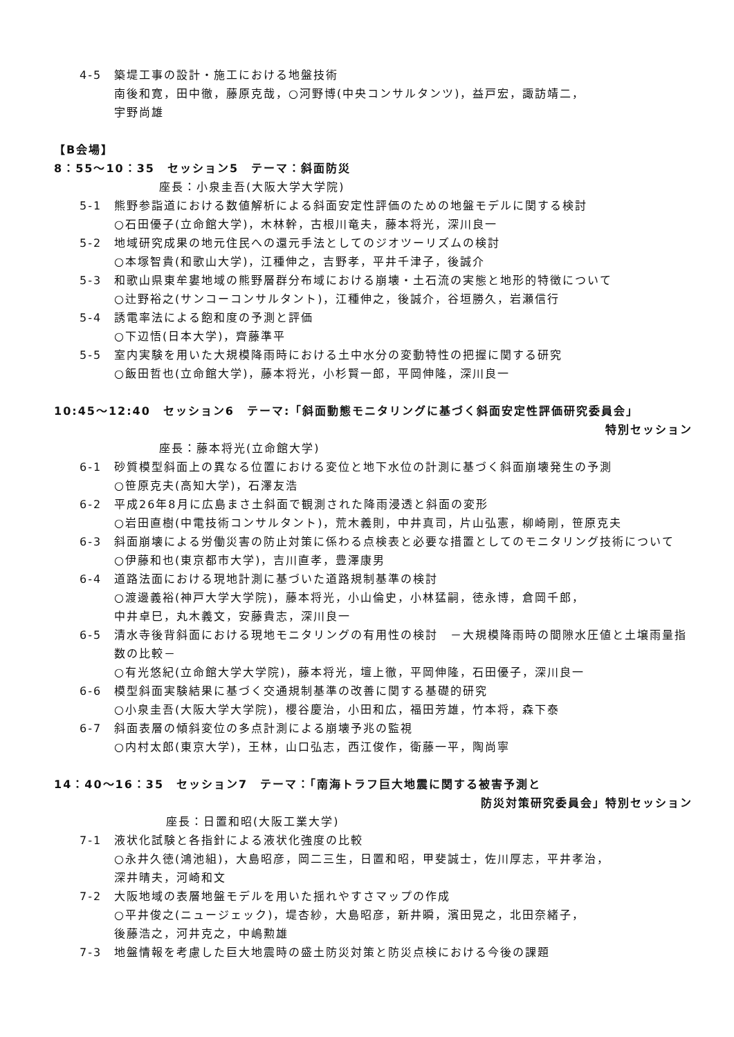4-5 築堤工事の設計・施工における地盤技術
南後和寛，田中徹，藤原克哉，○河野博(中央コンサルタンツ)，益戸宏，諏訪靖二，
宇野尚雄
【B会場】
8：55～10：35　セッション5　テーマ：斜面防災
座長：小泉圭吾(大阪大学大学院)
5-1 熊野参詣道における数値解析による斜面安定性評価のための地盤モデルに関する検討
○石田優子(立命館大学)，木林幹，古根川竜夫，藤本将光，深川良一
5-2 地域研究成果の地元住民への還元手法としてのジオツーリズムの検討
○本塚智貴(和歌山大学)，江種伸之，吉野孝，平井千津子，後誠介
5-3 和歌山県東牟婁地域の熊野層群分布域における崩壊・土石流の実態と地形的特徴について
○辻野裕之(サンコーコンサルタント)，江種伸之，後誠介，谷垣勝久，岩瀬信行
5-4 誘電率法による飽和度の予測と評価
○下辺悟(日本大学)，齊藤準平
5-5 室内実験を用いた大規模降雨時における土中水分の変動特性の把握に関する研究
○飯田哲也(立命館大学)，藤本将光，小杉賢一郎，平岡伸隆，深川良一
10:45～12:40　セッション6　テーマ:「斜面動態モニタリングに基づく斜面安定性評価研究委員会」
特別セッション
座長：藤本将光(立命館大学)
6-1 砂質模型斜面上の異なる位置における変位と地下水位の計測に基づく斜面崩壊発生の予測
○笹原克夫(高知大学)，石澤友浩
6-2 平成26年8月に広島まさ土斜面で観測された降雨浸透と斜面の変形
○岩田直樹(中電技術コンサルタント)，荒木義則，中井真司，片山弘憲，柳崎剛，笹原克夫
6-3 斜面崩壊による労働災害の防止対策に係わる点検表と必要な措置としてのモニタリング技術について
○伊藤和也(東京都市大学)，吉川直孝，豊澤康男
6-4 道路法面における現地計測に基づいた道路規制基準の検討
○渡邊義裕(神戸大学大学院)，藤本将光，小山倫史，小林猛嗣，徳永博，倉岡千郎，
中井卓巳，丸木義文，安藤貴志，深川良一
6-5 清水寺後背斜面における現地モニタリングの有用性の検討　－大規模降雨時の間隙水圧値と土壌雨量指数の比較－
○有光悠紀(立命館大学大学院)，藤本将光，壇上徹，平岡伸隆，石田優子，深川良一
6-6 模型斜面実験結果に基づく交通規制基準の改善に関する基礎的研究
○小泉圭吾(大阪大学大学院)，櫻谷慶治，小田和広，福田芳雄，竹本将，森下泰
6-7 斜面表層の傾斜変位の多点計測による崩壊予兆の監視
○内村太郎(東京大学)，王林，山口弘志，西江俊作，衛藤一平，陶尚寧
14：40～16：35　セッション7　テーマ：「南海トラフ巨大地震に関する被害予測と
防災対策研究委員会」特別セッション
座長：日置和昭(大阪工業大学)
7-1 液状化試験と各指針による液状化強度の比較
○永井久徳(鴻池組)，大島昭彦，岡二三生，日置和昭，甲斐誠士，佐川厚志，平井孝治，
深井晴夫，河崎和文
7-2 大阪地域の表層地盤モデルを用いた揺れやすさマップの作成
○平井俊之(ニュージェック)，堤杏紗，大島昭彦，新井瞬，濱田晃之，北田奈緒子，
後藤浩之，河井克之，中嶋勲雄
7-3 地盤情報を考慮した巨大地震時の盛土防災対策と防災点検における今後の課題